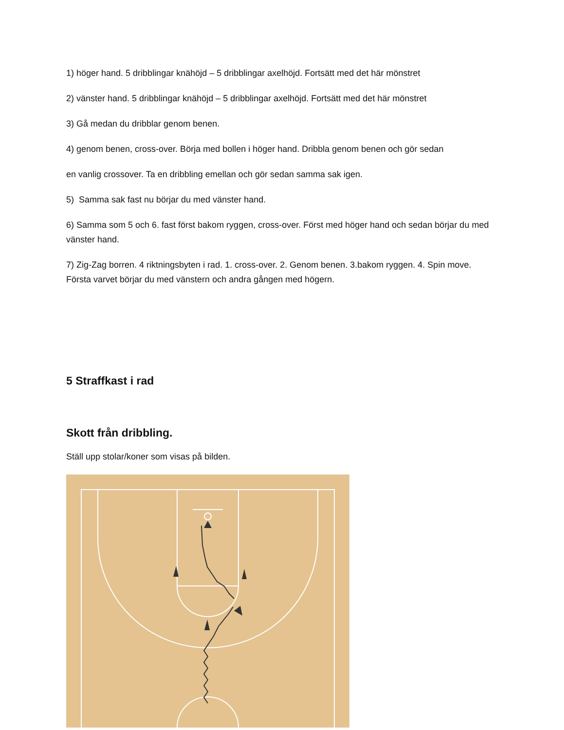1) höger hand. 5 dribblingar knähöjd – 5 dribblingar axelhöjd. Fortsätt med det här mönstret
2) vänster hand. 5 dribblingar knähöjd – 5 dribblingar axelhöjd. Fortsätt med det här mönstret
3) Gå medan du dribblar genom benen.
4) genom benen, cross-over. Börja med bollen i höger hand. Dribbla genom benen och gör sedan
en vanlig crossover. Ta en dribbling emellan och gör sedan samma sak igen.
5) Samma sak fast nu börjar du med vänster hand.
6) Samma som 5 och 6. fast först bakom ryggen, cross-over. Först med höger hand och sedan börjar du med vänster hand.
7) Zig-Zag borren. 4 riktningsbyten i rad. 1. cross-over. 2. Genom benen. 3.bakom ryggen. 4. Spin move. Första varvet börjar du med vänstern och andra gången med högern.
5 Straffkast i rad
Skott från dribbling.
Ställ upp stolar/koner som visas på bilden.